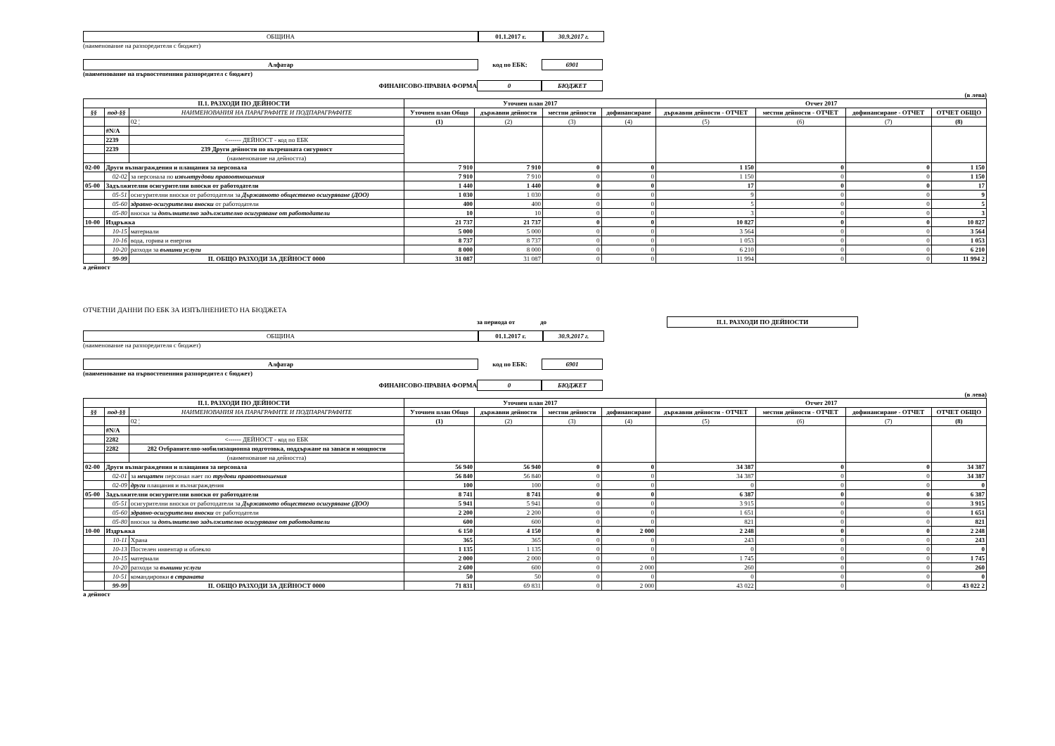ОБЩИНА 01.1.2017 г. 30.9.2017 г.
(наименование на разпоредителя с бюджет)
Алфатар
код по ЕБК:
6901
(наименование на първостепенния разпоредител с бюджет)
ФИНАНСОВО-ПРАВНА ФОРМА
0 БЮДЖЕТ
(в лева)
| II.1. РАЗХОДИ ПО ДЕЙНОСТИ | | | Уточнен план 2017 | | | | Отчет 2017 | | | |
| --- | --- | --- | --- | --- | --- | --- | --- | --- | --- | --- |
| §§ | под-§§ | НАИМЕНОВАНИЯ НА ПАРАГРАФИТЕ И ПОДПАРАГРАФИТЕ | Уточнен план Общо | държавни дейности | местни дейности | дофинансиране | държавни дейности - ОТЧЕТ | местни дейности - ОТЧЕТ | дофинансиране - ОТЧЕТ | ОТЧЕТ ОБЩО |
| | | 02 ¦ | (1) | (2) | (3) | (4) | (5) | (6) | (7) | (8) |
| | #N/A | | | | | | | | | |
| | 2239 | <------ ДЕЙНОСТ - код по ЕБК | | | | | | | | |
| | 2239 | 239 Други дейности по вътрешната сигурност | | | | | | | | |
| | | (наименование на дейността) | | | | | | | | |
| 02-00 | Други възнаграждения и плащания за персонала | | 7 910 | 7 910 | 0 | 0 | 1 150 | 0 | 0 | 1 150 |
| | 02-02 | за персонала по извънтрудови правоотношения | 7 910 | 7 910 | 0 | 0 | 1 150 | 0 | 0 | 1 150 |
| 05-00 | Задължителни осигурителни вноски от работодатели | | 1 440 | 1 440 | 0 | 0 | 17 | 0 | 0 | 17 |
| | 05-51 | осигурителни вноски от работодатели за Държавното обществено осигуряване (ДОО) | 1 030 | 1 030 | 0 | 0 | 9 | 0 | 0 | 9 |
| | 05-60 | здравно-осигурителни вноски от работодатели | 400 | 400 | 0 | 0 | 5 | 0 | 0 | 5 |
| | 05-80 | вноски за допълнително задължително осигуряване от работодатели | 10 | 10 | 0 | 0 | 3 | 0 | 0 | 3 |
| 10-00 | Издръжка | | 21 737 | 21 737 | 0 | 0 | 10 827 | 0 | 0 | 10 827 |
| | 10-15 | материали | 5 000 | 5 000 | 0 | 0 | 3 564 | 0 | 0 | 3 564 |
| | 10-16 | вода, горива и енергия | 8 737 | 8 737 | 0 | 0 | 1 053 | 0 | 0 | 1 053 |
| | 10-20 | разходи за външни услуги | 8 000 | 8 000 | 0 | 0 | 6 210 | 0 | 0 | 6 210 |
| | 99-99 | II. ОБЩО РАЗХОДИ ЗА ДЕЙНОСТ 0000 | 31 087 | 31 087 | 0 | 0 | 11 994 | 0 | 0 | 11 994 2 |
a дейност
ОТЧЕТНИ ДАННИ ПО ЕБК ЗА ИЗПЪЛНЕНИЕТО НА БЮДЖЕТА
за периода от до
II.1. РАЗХОДИ ПО ДЕЙНОСТИ
ОБЩИНА 01.1.2017 г. 30.9.2017 г.
(наименование на разпоредителя с бюджет)
Алфатар
код по ЕБК:
6901
(наименование на първостепенния разпоредител с бюджет)
ФИНАНСОВО-ПРАВНА ФОРМА
0 БЮДЖЕТ
(в лева)
| II.1. РАЗХОДИ ПО ДЕЙНОСТИ | | | Уточнен план 2017 | | | | Отчет 2017 | | | |
| --- | --- | --- | --- | --- | --- | --- | --- | --- | --- | --- |
| §§ | под-§§ | НАИМЕНОВАНИЯ НА ПАРАГРАФИТЕ И ПОДПАРАГРАФИТЕ | Уточнен план Общо | държавни дейности | местни дейности | дофинансиране | държавни дейности - ОТЧЕТ | местни дейности - ОТЧЕТ | дофинансиране - ОТЧЕТ | ОТЧЕТ ОБЩО |
| | | 02 ¦ | (1) | (2) | (3) | (4) | (5) | (6) | (7) | (8) |
| | #N/A | | | | | | | | | |
| | 2282 | <------ ДЕЙНОСТ - код по ЕБК | | | | | | | | |
| | 2282 | 282 Отбранително-мобилизационна подготовка, поддържане на запаси и мощности | | | | | | | | |
| | | (наименование на дейността) | | | | | | | | |
| 02-00 | Други възнаграждения и плащания за персонала | | 56 940 | 56 940 | 0 | 0 | 34 387 | 0 | 0 | 34 387 |
| | 02-01 | за нещатен персонал нает по трудови правоотношения | 56 840 | 56 840 | 0 | 0 | 34 387 | 0 | 0 | 34 387 |
| | 02-09 | други плащания и възнаграждения | 100 | 100 | 0 | 0 | 0 | 0 | 0 | 0 |
| 05-00 | Задължителни осигурителни вноски от работодатели | | 8 741 | 8 741 | 0 | 0 | 6 387 | 0 | 0 | 6 387 |
| | 05-51 | осигурителни вноски от работодатели за Държавното обществено осигуряване (ДОО) | 5 941 | 5 941 | 0 | 0 | 3 915 | 0 | 0 | 3 915 |
| | 05-60 | здравно-осигурителни вноски от работодатели | 2 200 | 2 200 | 0 | 0 | 1 651 | 0 | 0 | 1 651 |
| | 05-80 | вноски за допълнително задължително осигуряване от работодатели | 600 | 600 | 0 | 0 | 821 | 0 | 0 | 821 |
| 10-00 | Издръжка | | 6 150 | 4 150 | 0 | 2 000 | 2 248 | 0 | 0 | 2 248 |
| | 10-11 | Храна | 365 | 365 | 0 | 0 | 243 | 0 | 0 | 243 |
| | 10-13 | Постелен инвентар и облекло | 1 135 | 1 135 | 0 | 0 | 0 | 0 | 0 | 0 |
| | 10-15 | материали | 2 000 | 2 000 | 0 | 0 | 1 745 | 0 | 0 | 1 745 |
| | 10-20 | разходи за външни услуги | 2 600 | 600 | 0 | 2 000 | 260 | 0 | 0 | 260 |
| | 10-51 | командировки в страната | 50 | 50 | 0 | 0 | 0 | 0 | 0 | 0 |
| | 99-99 | II. ОБЩО РАЗХОДИ ЗА ДЕЙНОСТ 0000 | 71 831 | 69 831 | 0 | 2 000 | 43 022 | 0 | 0 | 43 022 2 |
a дейност